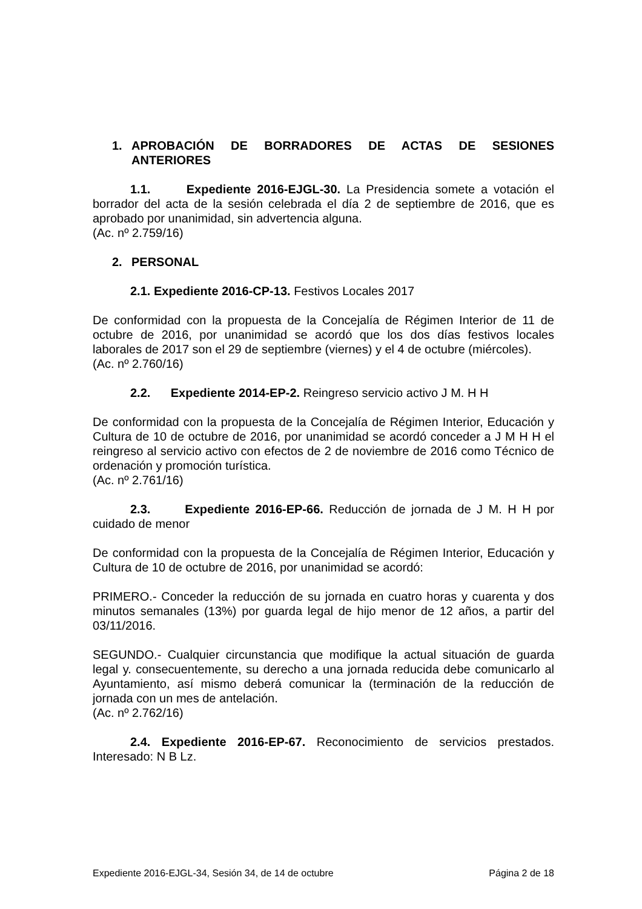1. APROBACIÓN DE BORRADORES DE ACTAS DE SESIONES ANTERIORES
1.1. Expediente 2016-EJGL-30. La Presidencia somete a votación el borrador del acta de la sesión celebrada el día 2 de septiembre de 2016, que es aprobado por unanimidad, sin advertencia alguna.
(Ac. nº 2.759/16)
2. PERSONAL
2.1. Expediente 2016-CP-13. Festivos Locales 2017
De conformidad con la propuesta de la Concejalía de Régimen Interior de 11 de octubre de 2016, por unanimidad se acordó que los dos días festivos locales laborales de 2017 son el 29 de septiembre (viernes) y el 4 de octubre (miércoles).
(Ac. nº 2.760/16)
2.2. Expediente 2014-EP-2. Reingreso servicio activo J M. H H
De conformidad con la propuesta de la Concejalía de Régimen Interior, Educación y Cultura de 10 de octubre de 2016, por unanimidad se acordó conceder a J M H H el reingreso al servicio activo con efectos de 2 de noviembre de 2016 como Técnico de ordenación y promoción turística.
(Ac. nº 2.761/16)
2.3. Expediente 2016-EP-66. Reducción de jornada de J M. H H por cuidado de menor
De conformidad con la propuesta de la Concejalía de Régimen Interior, Educación y Cultura de 10 de octubre de 2016, por unanimidad se acordó:
PRIMERO.- Conceder la reducción de su jornada en cuatro horas y cuarenta y dos minutos semanales (13%) por guarda legal de hijo menor de 12 años, a partir del 03/11/2016.
SEGUNDO.- Cualquier circunstancia que modifique la actual situación de guarda legal y. consecuentemente, su derecho a una jornada reducida debe comunicarlo al Ayuntamiento, así mismo deberá comunicar la (terminación de la reducción de jornada con un mes de antelación.
(Ac. nº 2.762/16)
2.4. Expediente 2016-EP-67. Reconocimiento de servicios prestados. Interesado: N B Lz.
Expediente 2016-EJGL-34, Sesión 34, de 14 de octubre Página 2 de 18